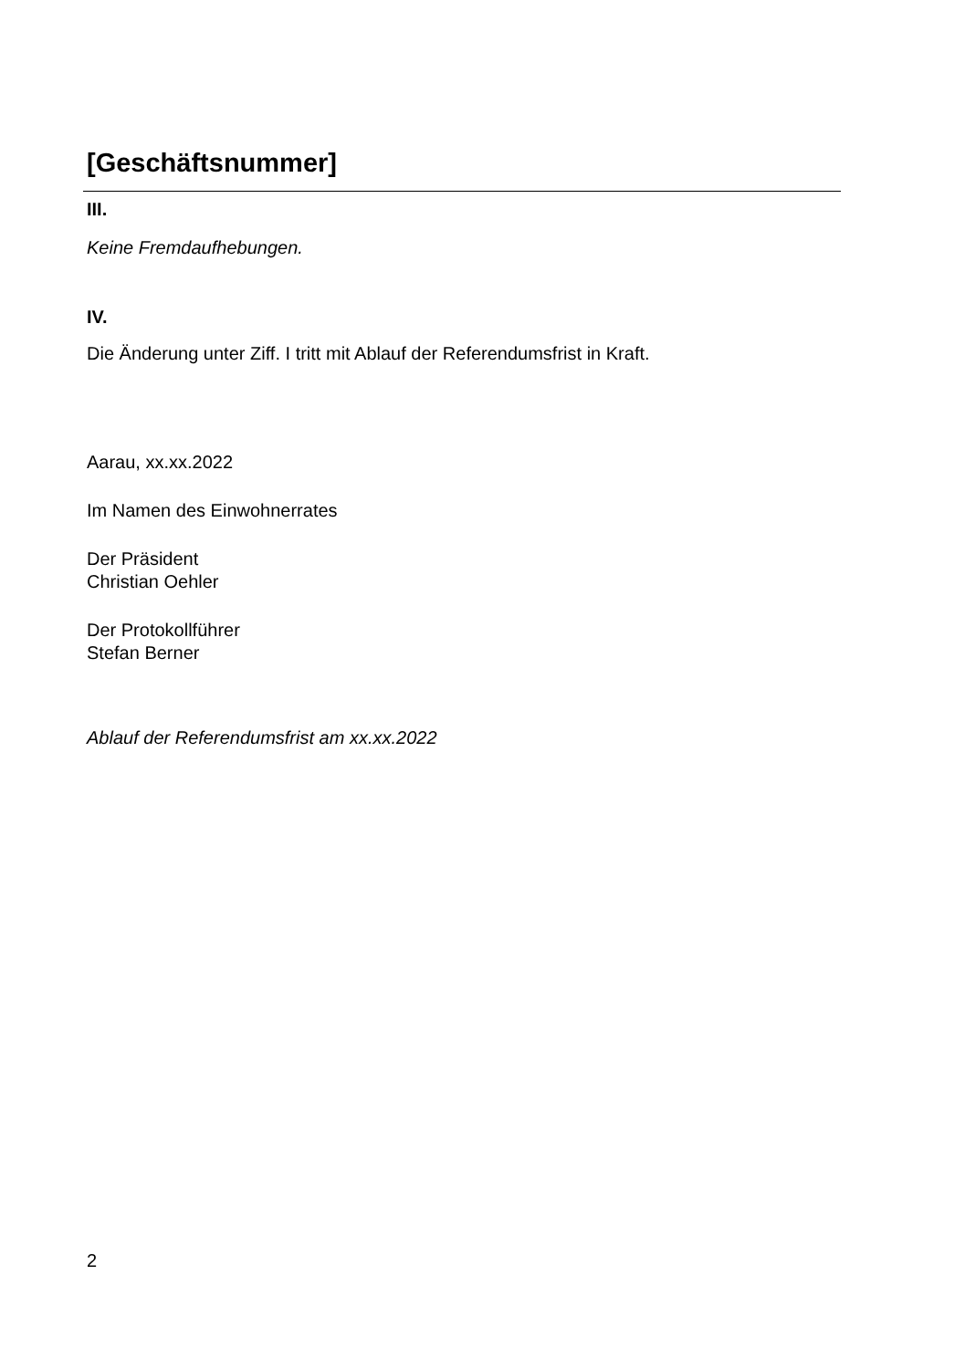[Geschäftsnummer]
III.
Keine Fremdaufhebungen.
IV.
Die Änderung unter Ziff. I tritt mit Ablauf der Referendumsfrist in Kraft.
Aarau, xx.xx.2022
Im Namen des Einwohnerrates
Der Präsident
Christian Oehler
Der Protokollführer
Stefan Berner
Ablauf der Referendumsfrist am xx.xx.2022
2